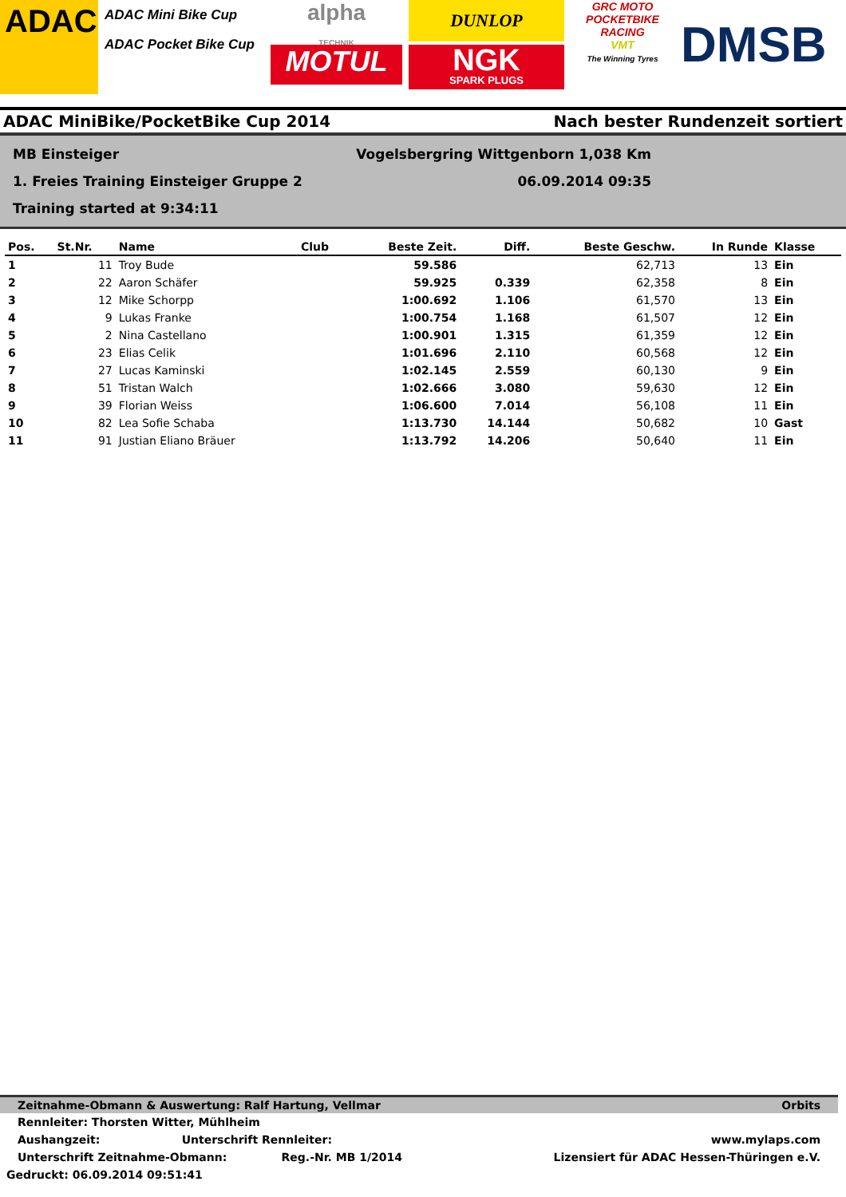ADAC
ADAC Mini Bike Cup
ADAC Pocket Bike Cup
alpha
TECHNIK
MOTUL
DUNLOP
NGK
SPARK PLUGS
GRC MOTO
POCKETBIKE RACING
VMT
The Winning Tyres
DMSB
ADAC MiniBike/PocketBike Cup 2014 Nach bester Rundenzeit sortiert
MB Einsteiger Vogelsbergring Wittgenborn 1,038 Km
1. Freies Training Einsteiger Gruppe 2 06.09.2014 09:35
Training started at 9:34:11
| Pos. | St.Nr. | Name | Club | Beste Zeit. | Diff. | Beste Geschw. | In Runde | Klasse |
| --- | --- | --- | --- | --- | --- | --- | --- | --- |
| 1 | 11 | Troy Bude | | 59.586 | | 62,713 | 13 | Ein |
| 2 | 22 | Aaron Schäfer | | 59.925 | 0.339 | 62,358 | 8 | Ein |
| 3 | 12 | Mike Schorpp | | 1:00.692 | 1.106 | 61,570 | 13 | Ein |
| 4 | 9 | Lukas Franke | | 1:00.754 | 1.168 | 61,507 | 12 | Ein |
| 5 | 2 | Nina Castellano | | 1:00.901 | 1.315 | 61,359 | 12 | Ein |
| 6 | 23 | Elias Celik | | 1:01.696 | 2.110 | 60,568 | 12 | Ein |
| 7 | 27 | Lucas Kaminski | | 1:02.145 | 2.559 | 60,130 | 9 | Ein |
| 8 | 51 | Tristan Walch | | 1:02.666 | 3.080 | 59,630 | 12 | Ein |
| 9 | 39 | Florian Weiss | | 1:06.600 | 7.014 | 56,108 | 11 | Ein |
| 10 | 82 | Lea Sofie Schaba | | 1:13.730 | 14.144 | 50,682 | 10 | Gast |
| 11 | 91 | Justian Eliano Bräuer | | 1:13.792 | 14.206 | 50,640 | 11 | Ein |
Zeitnahme-Obmann & Auswertung: Ralf Hartung, Vellmar Orbits
Rennleiter: Thorsten Witter, Mühlheim
Aushangzeit: Unterschrift Rennleiter: www.mylaps.com
Unterschrift Zeitnahme-Obmann: Reg.-Nr. MB 1/2014 Lizensiert für ADAC Hessen-Thüringen e.V.
Gedruckt: 06.09.2014 09:51:41